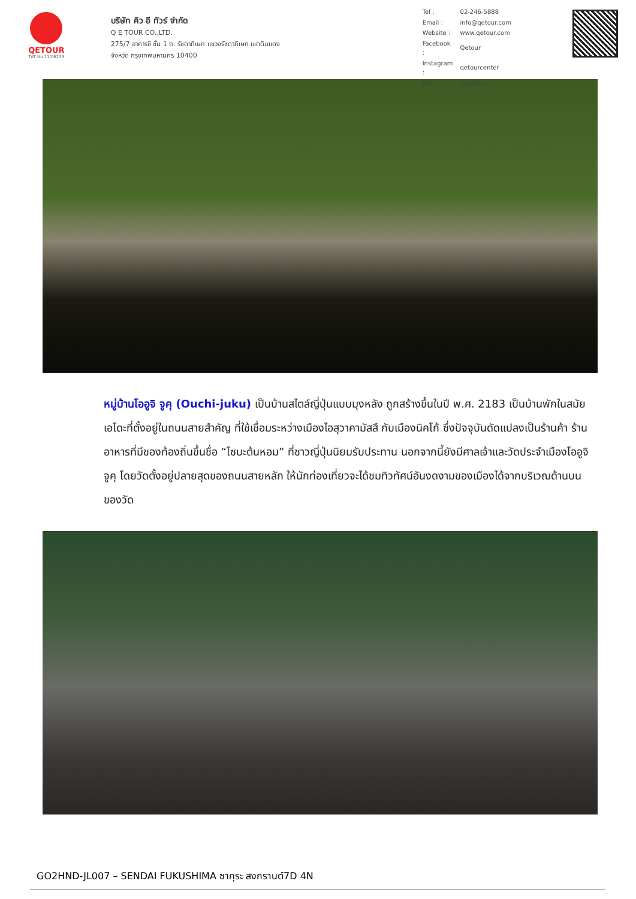QETOUR
TAT No.11/06239
บริษัท คิว อี ทัวร์ จำกัด
Q E TOUR CO.,LTD.
275/7 อาคารซี ชั้น 1 ถ. รัชดาภิเษก แขวงรัชดาภิเษก เขตดินแดง
จังหวัด กรุงเทพมหานคร 10400
| Tel : | 02-246-5888 |
| Email : | info@qetour.com |
| Website : | www.qetour.com |
| Facebook : | Qetour |
| Instagram : | qetourcenter |
| Line : | @qetour |
หมู่บ้านโออูจิ จูคุ (Ouchi-juku) เป็นบ้านสไตล์ญี่ปุ่นแบบมุงหลัง ถูกสร้างขึ้นในปี พ.ศ. 2183 เป็นบ้านพักในสมัยเอโดะที่ตั้งอยู่ในถนนสายสำคัญ ที่ใช้เชื่อมระหว่างเมืองไอสุวาคามัสสึ กับเมืองนิคโก้ ซึ่งปัจจุบันดัดแปลงเป็นร้านค้า ร้านอาหารที่มีของท้องถิ่นขึ้นชื่อ “โซบะต้นหอม” ที่ชาวญี่ปุ่นนิยมรับประทาน นอกจากนี้ยังมีศาลเจ้าและวัดประจำเมืองโออูจิจูคุ โดยวัดตั้งอยู่ปลายสุดของถนนสายหลัก ให้นักท่องเที่ยวจะได้ชมทิวทัศน์อันงดงามของเมืองได้จากบริเวณด้านบนของวัด
GO2HND-JL007 – SENDAI FUKUSHIMA ซากุระ สงกรานต์7D 4N